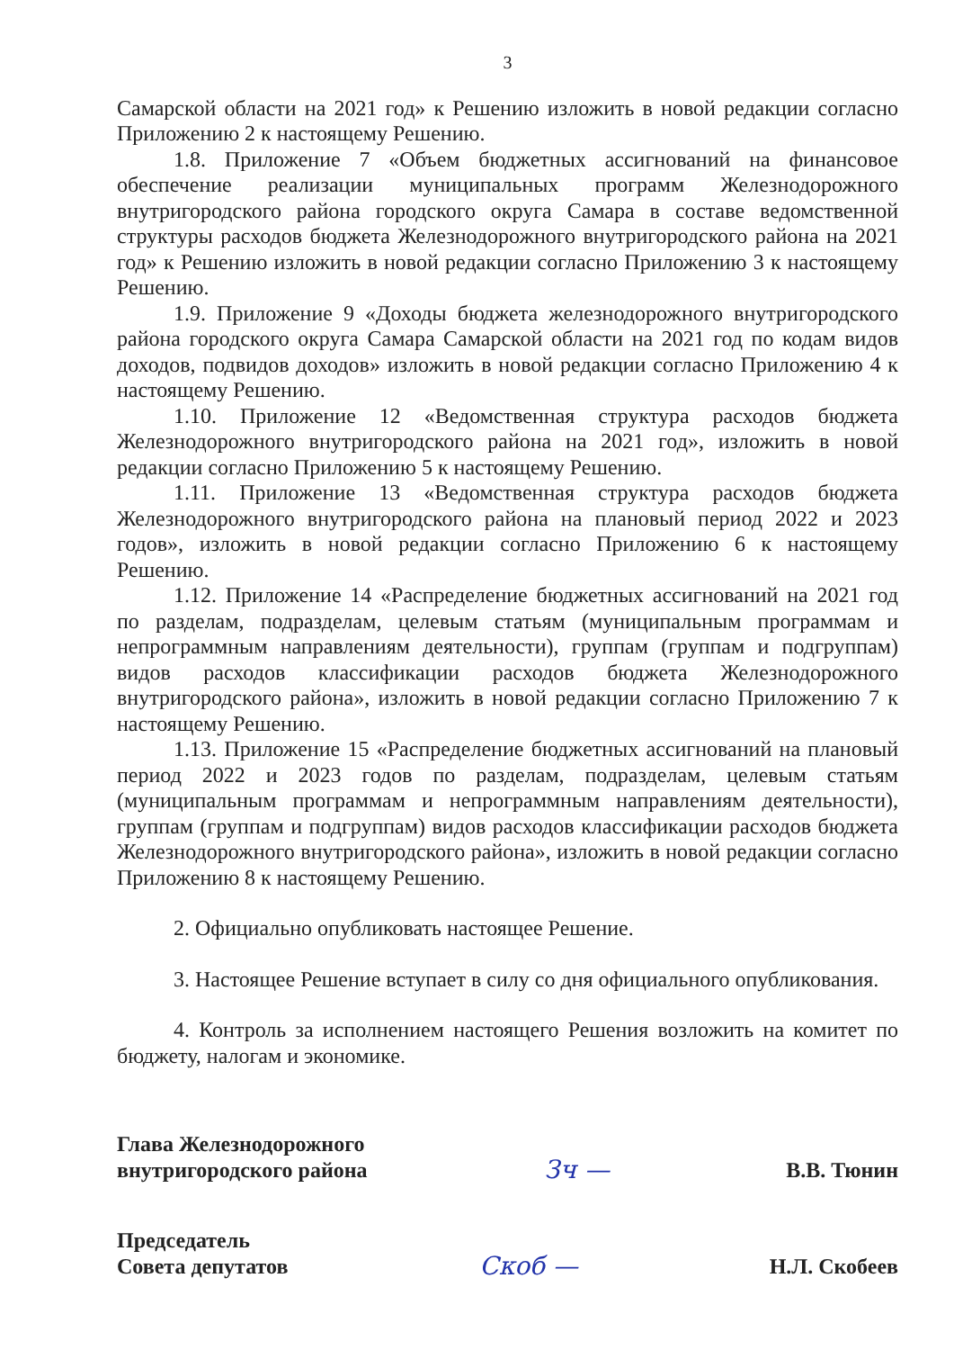3
Самарской области на 2021 год» к Решению изложить в новой редакции согласно Приложению 2 к настоящему Решению.
1.8. Приложение 7 «Объем бюджетных ассигнований на финансовое обеспечение реализации муниципальных программ Железнодорожного внутригородского района городского округа Самара в составе ведомственной структуры расходов бюджета Железнодорожного внутригородского района на 2021 год» к Решению изложить в новой редакции согласно Приложению 3 к настоящему Решению.
1.9. Приложение 9 «Доходы бюджета железнодорожного внутригородского района городского округа Самара Самарской области на 2021 год по кодам видов доходов, подвидов доходов» изложить в новой редакции согласно Приложению 4 к настоящему Решению.
1.10. Приложение 12 «Ведомственная структура расходов бюджета Железнодорожного внутригородского района на 2021 год», изложить в новой редакции согласно Приложению 5 к настоящему Решению.
1.11. Приложение 13 «Ведомственная структура расходов бюджета Железнодорожного внутригородского района на плановый период 2022 и 2023 годов», изложить в новой редакции согласно Приложению 6 к настоящему Решению.
1.12. Приложение 14 «Распределение бюджетных ассигнований на 2021 год по разделам, подразделам, целевым статьям (муниципальным программам и непрограммным направлениям деятельности), группам (группам и подгруппам) видов расходов классификации расходов бюджета Железнодорожного внутригородского района», изложить в новой редакции согласно Приложению 7 к настоящему Решению.
1.13. Приложение 15 «Распределение бюджетных ассигнований на плановый период 2022 и 2023 годов по разделам, подразделам, целевым статьям (муниципальным программам и непрограммным направлениям деятельности), группам (группам и подгруппам) видов расходов классификации расходов бюджета Железнодорожного внутригородского района», изложить в новой редакции согласно Приложению 8 к настоящему Решению.
2. Официально опубликовать настоящее Решение.
3. Настоящее Решение вступает в силу со дня официального опубликования.
4. Контроль за исполнением настоящего Решения возложить на комитет по бюджету, налогам и экономике.
Глава Железнодорожного
внутригородского района
Зч —
В.В. Тюнин
Председатель
Совета депутатов
Скоб —
Н.Л. Скобеев